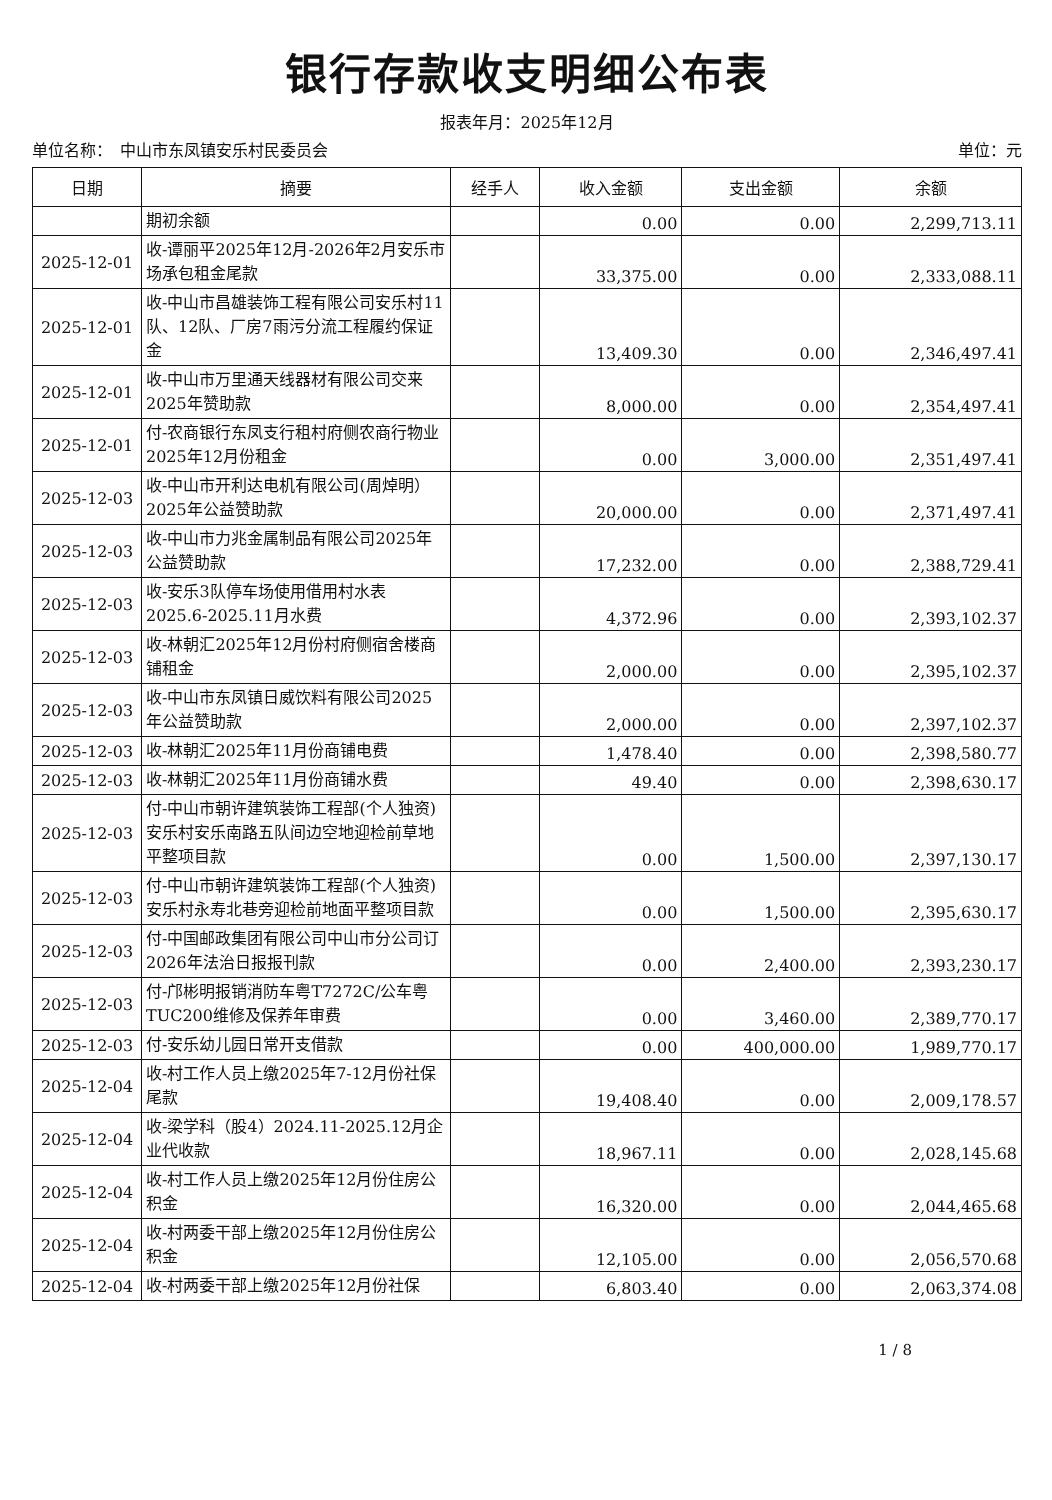银行存款收支明细公布表
报表年月：2025年12月
单位名称：　中山市东凤镇安乐村民委员会 单位：元
| 日期 | 摘要 | 经手人 | 收入金额 | 支出金额 | 余额 |
| --- | --- | --- | --- | --- | --- |
| | 期初余额 | | 0.00 | 0.00 | 2,299,713.11 |
| 2025-12-01 | 收-谭丽平2025年12月-2026年2月安乐市场承包租金尾款 | | 33,375.00 | 0.00 | 2,333,088.11 |
| 2025-12-01 | 收-中山市昌雄装饰工程有限公司安乐村11队、12队、厂房7雨污分流工程履约保证金 | | 13,409.30 | 0.00 | 2,346,497.41 |
| 2025-12-01 | 收-中山市万里通天线器材有限公司交来2025年赞助款 | | 8,000.00 | 0.00 | 2,354,497.41 |
| 2025-12-01 | 付-农商银行东凤支行租村府侧农商行物业2025年12月份租金 | | 0.00 | 3,000.00 | 2,351,497.41 |
| 2025-12-03 | 收-中山市开利达电机有限公司(周焯明）2025年公益赞助款 | | 20,000.00 | 0.00 | 2,371,497.41 |
| 2025-12-03 | 收-中山市力兆金属制品有限公司2025年公益赞助款 | | 17,232.00 | 0.00 | 2,388,729.41 |
| 2025-12-03 | 收-安乐3队停车场使用借用村水表2025.6-2025.11月水费 | | 4,372.96 | 0.00 | 2,393,102.37 |
| 2025-12-03 | 收-林朝汇2025年12月份村府侧宿舍楼商铺租金 | | 2,000.00 | 0.00 | 2,395,102.37 |
| 2025-12-03 | 收-中山市东凤镇日威饮料有限公司2025年公益赞助款 | | 2,000.00 | 0.00 | 2,397,102.37 |
| 2025-12-03 | 收-林朝汇2025年11月份商铺电费 | | 1,478.40 | 0.00 | 2,398,580.77 |
| 2025-12-03 | 收-林朝汇2025年11月份商铺水费 | | 49.40 | 0.00 | 2,398,630.17 |
| 2025-12-03 | 付-中山市朝许建筑装饰工程部(个人独资)安乐村安乐南路五队间边空地迎检前草地平整项目款 | | 0.00 | 1,500.00 | 2,397,130.17 |
| 2025-12-03 | 付-中山市朝许建筑装饰工程部(个人独资)安乐村永寿北巷旁迎检前地面平整项目款 | | 0.00 | 1,500.00 | 2,395,630.17 |
| 2025-12-03 | 付-中国邮政集团有限公司中山市分公司订2026年法治日报报刊款 | | 0.00 | 2,400.00 | 2,393,230.17 |
| 2025-12-03 | 付-邝彬明报销消防车粤T7272C/公车粤TUC200维修及保养年审费 | | 0.00 | 3,460.00 | 2,389,770.17 |
| 2025-12-03 | 付-安乐幼儿园日常开支借款 | | 0.00 | 400,000.00 | 1,989,770.17 |
| 2025-12-04 | 收-村工作人员上缴2025年7-12月份社保尾款 | | 19,408.40 | 0.00 | 2,009,178.57 |
| 2025-12-04 | 收-梁学科（股4）2024.11-2025.12月企业代收款 | | 18,967.11 | 0.00 | 2,028,145.68 |
| 2025-12-04 | 收-村工作人员上缴2025年12月份住房公积金 | | 16,320.00 | 0.00 | 2,044,465.68 |
| 2025-12-04 | 收-村两委干部上缴2025年12月份住房公积金 | | 12,105.00 | 0.00 | 2,056,570.68 |
| 2025-12-04 | 收-村两委干部上缴2025年12月份社保 | | 6,803.40 | 0.00 | 2,063,374.08 |
1 / 8